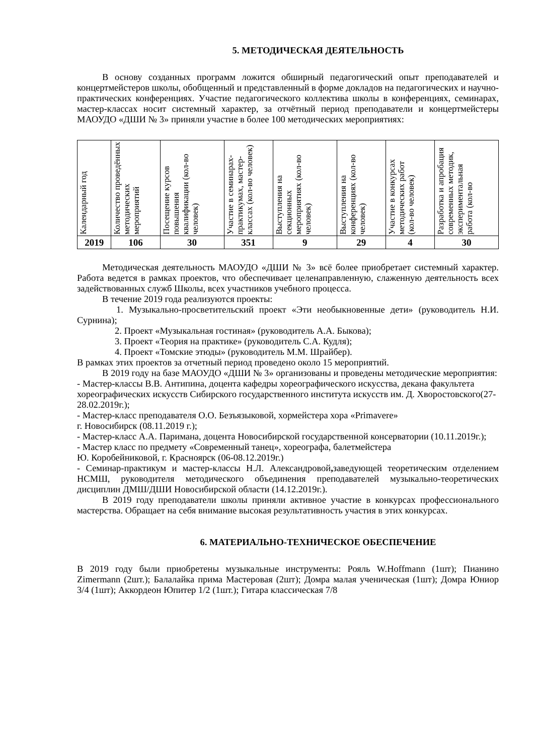5. МЕТОДИЧЕСКАЯ ДЕЯТЕЛЬНОСТЬ
В основу созданных программ ложится обширный педагогический опыт преподавателей и концертмейстеров школы, обобщенный и представленный в форме докладов на педагогических и научно-практических конференциях. Участие педагогического коллектива школы в конференциях, семинарах, мастер-классах носит системный характер, за отчётный период преподаватели и концертмейстеры МАОУДО «ДШИ № 3» приняли участие в более 100 методических мероприятиях:
| Календарный год | Количество проведённых методических мероприятий | Посещение курсов повышения квалификации (кол-во человек) | Участие в семинарах-практикумах, мастер-классах (кол-во человек) | Выступления на секционных мероприятиях (кол-во человек) | Выступления на конференциях (кол-во человек) | Участие в конкурсах методических работ (кол-во человек) | Разработка и апробация современных методик, экспериментальная работа (кол-во |
| --- | --- | --- | --- | --- | --- | --- | --- |
| 2019 | 106 | 30 | 351 | 9 | 29 | 4 | 30 |
Методическая деятельность МАОУДО «ДШИ № 3» всё более приобретает системный характер. Работа ведется в рамках проектов, что обеспечивает целенаправленную, слаженную деятельность всех задействованных служб Школы, всех участников учебного процесса.
В течение 2019 года реализуются проекты:
1. Музыкально-просветительский проект «Эти необыкновенные дети» (руководитель Н.И. Сурнина);
2. Проект «Музыкальная гостиная» (руководитель А.А. Быкова);
3. Проект «Теория на практике» (руководитель С.А. Кудля);
4. Проект «Томские этюды» (руководитель М.М. Шрайбер).
В рамках этих проектов за отчетный период проведено около 15 мероприятий.
В 2019 году на базе МАОУДО «ДШИ № 3» организованы и проведены методические мероприятия:
- Мастер-классы В.В. Антипина, доцента кафедры хореографического искусства, декана факультета хореографических искусств Сибирского государственного института искусств им. Д. Хворостовского(27-28.02.2019г.);
- Мастер-класс преподавателя О.О. Безъязыковой, хормейстера хора «Primavere»
г. Новосибирск (08.11.2019 г.);
- Мастер-класс А.А. Паримана, доцента Новосибирской государственной консерватории (10.11.2019г.);
- Мастер класс по предмету «Современный танец», хореографа, балетмейстера
Ю. Коробейниковой, г. Красноярск (06-08.12.2019г.)
- Семинар-практикум и мастер-классы Н.Л. Александровой, заведующей теоретическим отделением НСМШ, руководителя методического объединения преподавателей музыкально-теоретических дисциплин ДМШ/ДШИ Новосибирской области (14.12.2019г.).
В 2019 году преподаватели школы приняли активное участие в конкурсах профессионального мастерства. Обращает на себя внимание высокая результативность участия в этих конкурсах.
6. МАТЕРИАЛЬНО-ТЕХНИЧЕСКОЕ ОБЕСПЕЧЕНИЕ
В 2019 году были приобретены музыкальные инструменты: Рояль W.Hoffmann (1шт); Пианино Zimermann (2шт.); Балалайка прима Мастеровая (2шт); Домра малая ученическая (1шт); Домра Юниор 3/4 (1шт); Аккордеон Юпитер 1/2 (1шт.); Гитара классическая 7/8